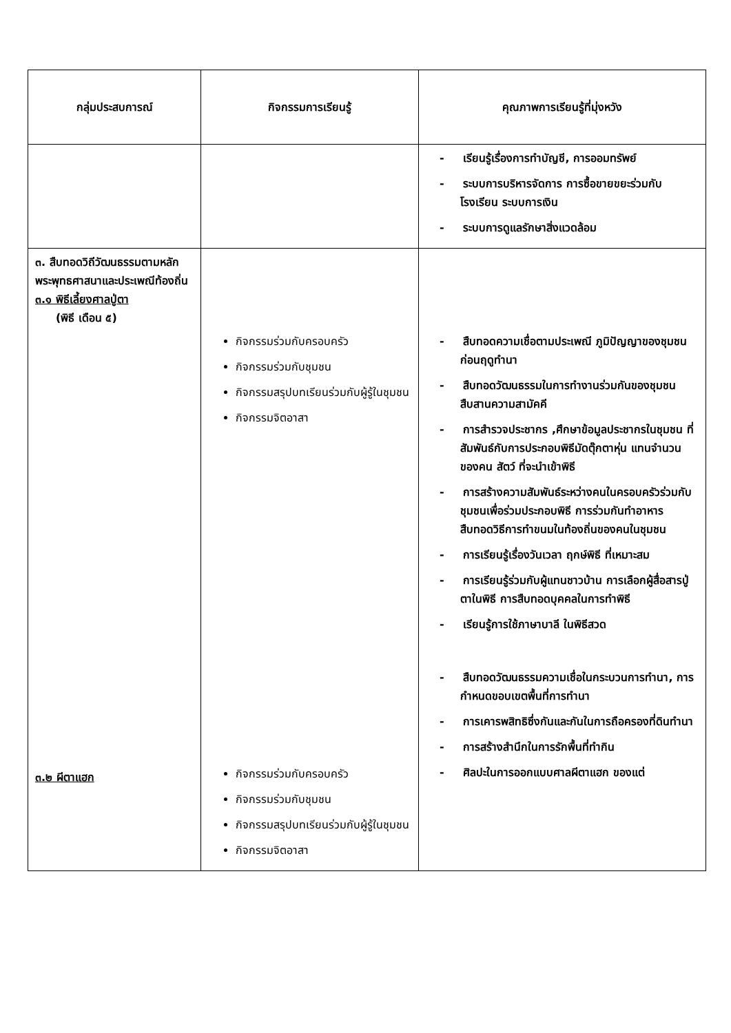| กลุ่มประสบการณ์ | กิจกรรมการเรียนรู้ | คุณภาพการเรียนรู้ที่มุ่งหวัง |
| --- | --- | --- |
| | | - เรียนรู้เรื่องการทำบัญชี, การออมทรัพย์ - ระบบการบริหารจัดการ การซื้อขายขยะร่วมกับโรงเรียน ระบบการเงิน - ระบบการดูแลรักษาสิ่งแวดล้อม |
| ๓. สืบทอดวิถีวัฒนธรรมตามหลักพระพุทธศาสนาและประเพณีท้องถิ่น ๓.๑ พิธีเลี้ยงศาลปู่ตา (พิธี เดือน ๕) ๓.๒ ผีตาแฮก | กิจกรรมร่วมกับครอบครัว กิจกรรมร่วมกับชุมชน กิจกรรมสรุปบทเรียนร่วมกับผู้รู้ในชุมชน กิจกรรมจิตอาสา กิจกรรมร่วมกับครอบครัว กิจกรรมร่วมกับชุมชน กิจกรรมสรุปบทเรียนร่วมกับผู้รู้ในชุมชน กิจกรรมจิตอาสา | - สืบทอดความเชื่อตามประเพณี ภูมิปัญญาของชุมชน ก่อนฤดูทำนา - สืบทอดวัฒนธรรมในการทำงานร่วมกันของชุมชน สืบสานความสามัคคี - การสำรวจประชากร ,ศึกษาข้อมูลประชากรในชุมชน ที่สัมพันธ์กับการประกอบพิธีมัดตุ๊กตาหุ่น แทนจำนวนของคน สัตว์ ที่จะนำเข้าพิธี - การสร้างความสัมพันธ์ระหว่างคนในครอบครัวร่วมกับชุมชนเพื่อร่วมประกอบพิธี การร่วมกันทำอาหาร สืบทอดวิธีการทำขนมในท้องถิ่นของคนในชุมชน - การเรียนรู้เรื่องวันเวลา ฤกษ์พิธี ที่เหมาะสม - การเรียนรู้ร่วมกับผู้แทนชาวบ้าน การเลือกผู้สื่อสารปู่ตาในพิธี การสืบทอดบุคคลในการทำพิธี - เรียนรู้การใช้ภาษาบาลี ในพิธีสวด - สืบทอดวัฒนธรรมความเชื่อในกระบวนการทำนา, การกำหนดขอบเขตพื้นที่การทำนา - การเคารพสิทธิซึ่งกันและกันในการถือครองที่ดินทำนา - การสร้างสำนึกในการรักพื้นที่ทำกิน - ศิลปะในการออกแบบศาลผีตาแฮก ของแต่ |